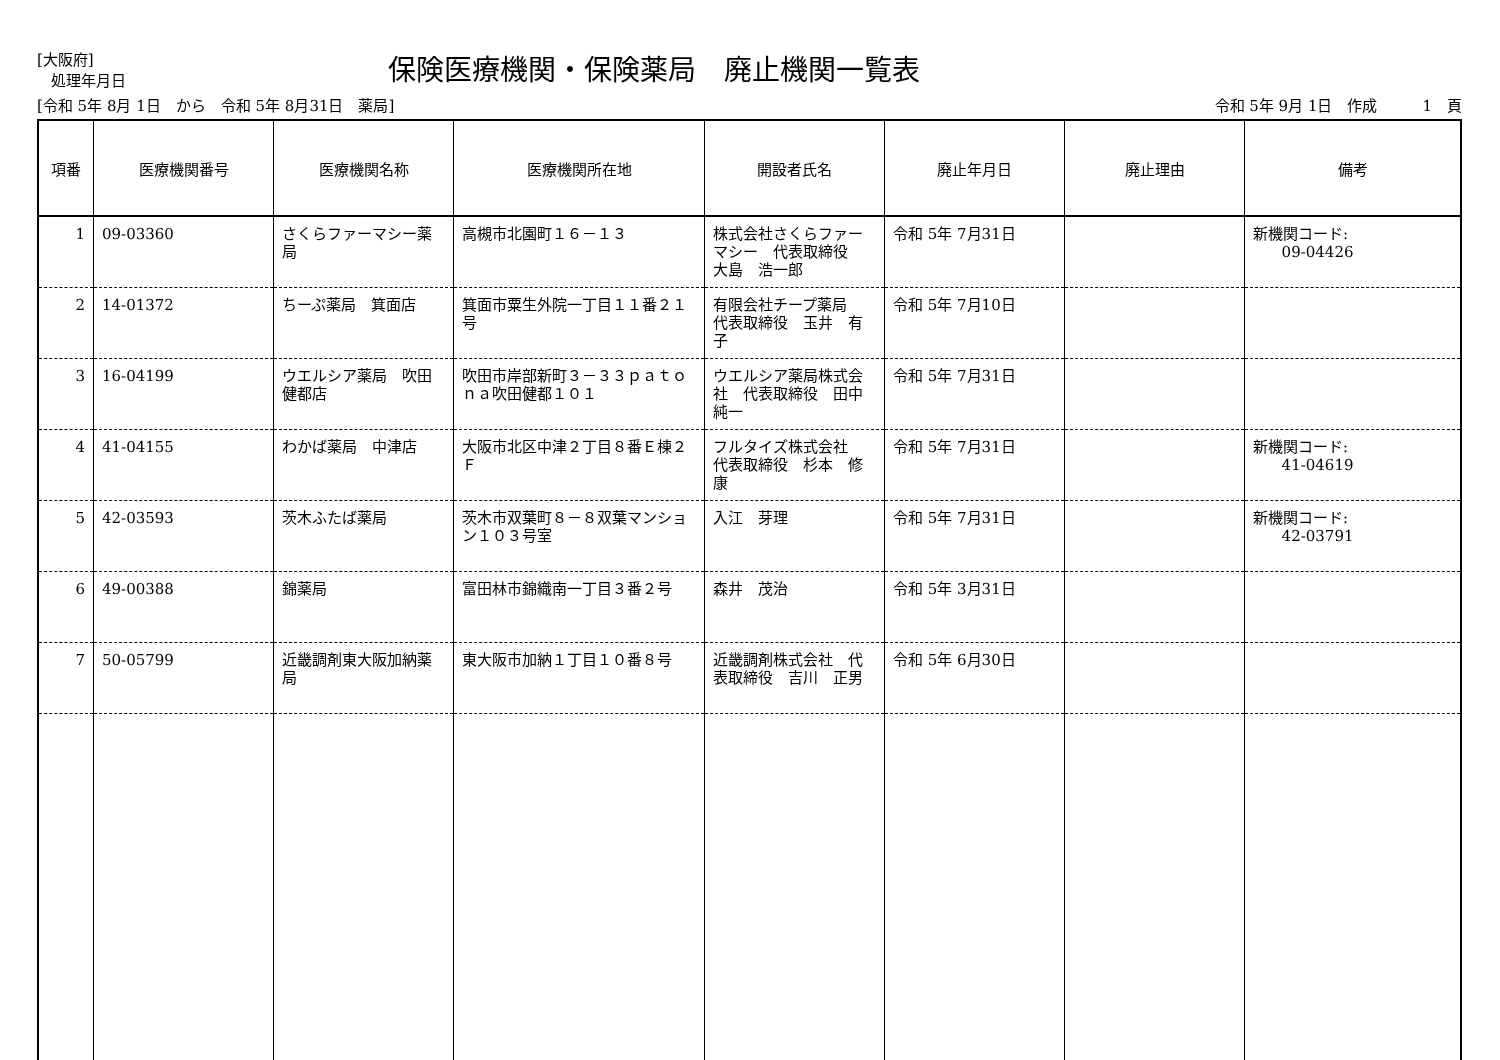[大阪府]
処理年月日
保険医療機関・保険薬局　廃止機関一覧表
[令和 5年 8月 1日　から　令和 5年 8月31日　薬局]
令和 5年 9月 1日　作成　　　1　頁
| 項番 | 医療機関番号 | 医療機関名称 | 医療機関所在地 | 開設者氏名 | 廃止年月日 | 廃止理由 | 備考 |
| --- | --- | --- | --- | --- | --- | --- | --- |
| 1 | 09-03360 | さくらファーマシー薬局 | 高槻市北園町１６－１３ | 株式会社さくらファーマシー 代表取締役 大島 浩一郎 | 令和 5年 7月31日 | | 新機関コード: 09-04426 |
| 2 | 14-01372 | ちーぷ薬局 箕面店 | 箕面市粟生外院一丁目１１番２１号 | 有限会社チープ薬局 代表取締役 玉井 有子 | 令和 5年 7月10日 | | |
| 3 | 16-04199 | ウエルシア薬局 吹田健都店 | 吹田市岸部新町３－３３ｐａｔｏｎａ吹田健都１０１ | ウエルシア薬局株式会社 代表取締役 田中 純一 | 令和 5年 7月31日 | | |
| 4 | 41-04155 | わかば薬局 中津店 | 大阪市北区中津２丁目８番Ｅ棟２Ｆ | フルタイズ株式会社 代表取締役 杉本 修康 | 令和 5年 7月31日 | | 新機関コード: 41-04619 |
| 5 | 42-03593 | 茨木ふたば薬局 | 茨木市双葉町８－８双葉マンション１０３号室 | 入江 芽理 | 令和 5年 7月31日 | | 新機関コード: 42-03791 |
| 6 | 49-00388 | 錦薬局 | 富田林市錦織南一丁目３番２号 | 森井 茂治 | 令和 5年 3月31日 | | |
| 7 | 50-05799 | 近畿調剤東大阪加納薬局 | 東大阪市加納１丁目１０番８号 | 近畿調剤株式会社 代表取締役 吉川 正男 | 令和 5年 6月30日 | | |